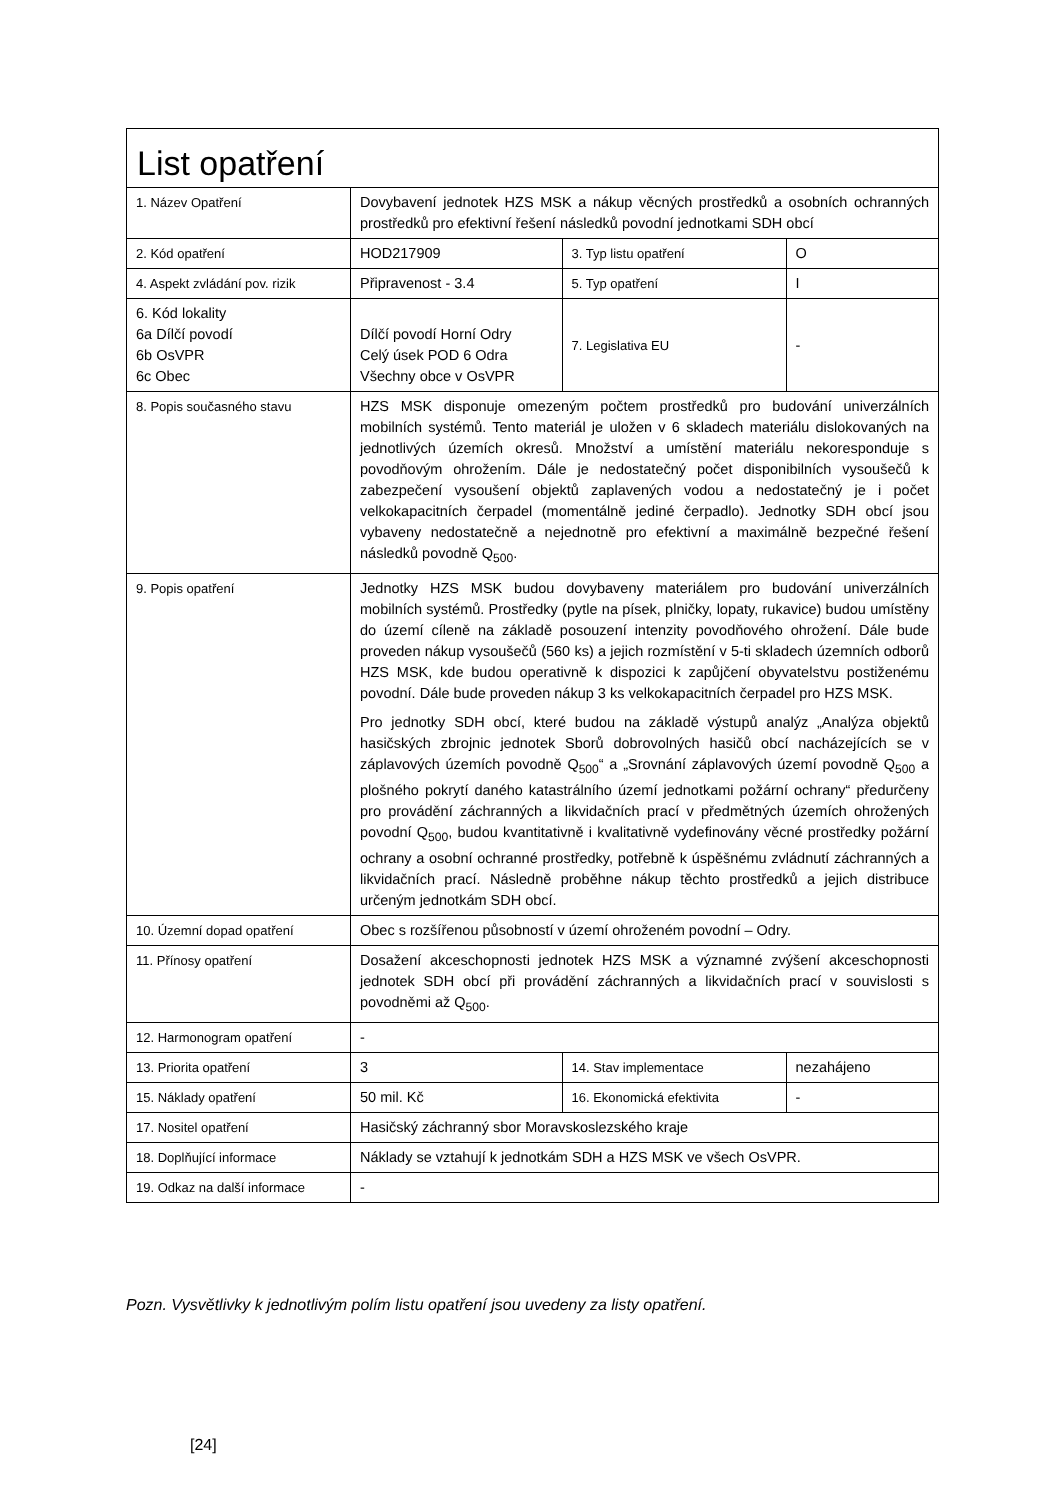| List opatření | | | |
| 1. Název Opatření | Dovybavení jednotek HZS MSK a nákup věcných prostředků a osobních ochranných prostředků pro efektivní řešení následků povodní jednotkami SDH obcí | | |
| 2. Kód opatření | HOD217909 | 3. Typ listu opatření | O |
| 4. Aspekt zvládání pov. rizik | Připravenost - 3.4 | 5. Typ opatření | I |
| 6. Kód lokality 6a Dílčí povodí 6b OsVPR 6c Obec | Dílčí povodí Horní Odry Celý úsek POD 6 Odra Všechny obce v OsVPR | 7. Legislativa EU | - |
| 8. Popis současného stavu | HZS MSK disponuje omezeným počtem prostředků pro budování univerzálních mobilních systémů. Tento materiál je uložen v 6 skladech materiálu dislokovaných na jednotlivých územích okresů. Množství a umístění materiálu nekoresponduje s povodňovým ohrožením. Dále je nedostatečný počet disponibilních vysoušečů k zabezpečení vysoušení objektů zaplavených vodou a nedostatečný je i počet velkokapacitních čerpadel (momentálně jediné čerpadlo). Jednotky SDH obcí jsou vybaveny nedostatečně a nejednotně pro efektivní a maximálně bezpečné řešení následků povodně Q<sub>500</sub>. | | |
| 9. Popis opatření | Jednotky HZS MSK budou dovybaveny materiálem pro budování univerzálních mobilních systémů. Prostředky (pytle na písek, plničky, lopaty, rukavice) budou umístěny do území cíleně na základě posouzení intenzity povodňového ohrožení. Dále bude proveden nákup vysoušečů (560 ks) a jejich rozmístění v 5-ti skladech územních odborů HZS MSK, kde budou operativně k dispozici k zapůjčení obyvatelstvu postiženému povodní. Dále bude proveden nákup 3 ks velkokapacitních čerpadel pro HZS MSK. Pro jednotky SDH obcí, které budou na základě výstupů analýz „Analýza objektů hasičských zbrojnic jednotek Sborů dobrovolných hasičů obcí nacházejících se v záplavových územích povodně Q<sub>500</sub>“ a „Srovnání záplavových území povodně Q<sub>500</sub> a plošného pokrytí daného katastrálního území jednotkami požární ochrany“ předurčeny pro provádění záchranných a likvidačních prací v předmětných územích ohrožených povodní Q<sub>500</sub>, budou kvantitativně i kvalitativně vydefinovány věcné prostředky požární ochrany a osobní ochranné prostředky, potřebně k úspěšnému zvládnutí záchranných a likvidačních prací. Následně proběhne nákup těchto prostředků a jejich distribuce určeným jednotkám SDH obcí. | | |
| 10. Územní dopad opatření | Obec s rozšířenou působností v území ohroženém povodní – Odry. | | |
| 11. Přínosy opatření | Dosažení akceschopnosti jednotek HZS MSK a významné zvýšení akceschopnosti jednotek SDH obcí při provádění záchranných a likvidačních prací v souvislosti s povodněmi až Q<sub>500</sub>. | | |
| 12. Harmonogram opatření | - | | |
| 13. Priorita opatření | 3 | 14. Stav implementace | nezahájeno |
| 15. Náklady opatření | 50 mil. Kč | 16. Ekonomická efektivita | - |
| 17. Nositel opatření | Hasičský záchranný sbor Moravskoslezského kraje | | |
| 18. Doplňující informace | Náklady se vztahují k jednotkám SDH a HZS MSK ve všech OsVPR. | | |
| 19. Odkaz na další informace | - | | |
Pozn. Vysvětlivky k jednotlivým polím listu opatření jsou uvedeny za listy opatření.
[24]